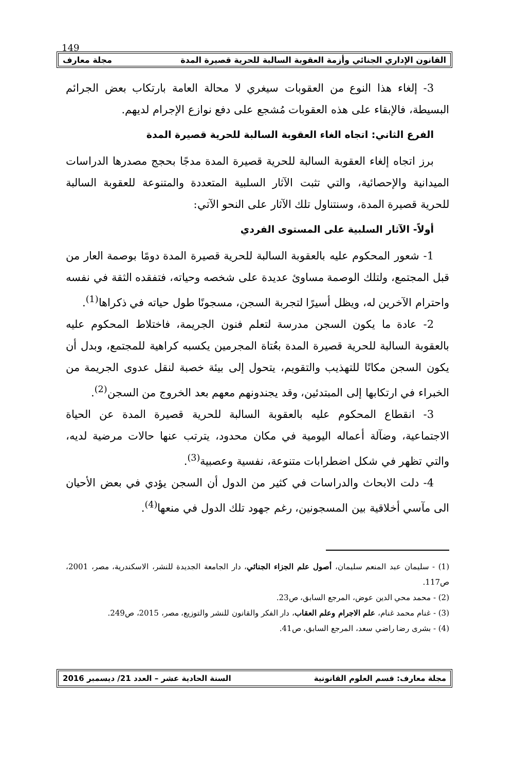149
القانون الإداري الجنائي وأزمة العقوبة السالبة للحرية قصيرة المدة مجلة معارف
3- إلغاء هذا النوع من العقوبات سيغري لا محالة العامة بارتكاب بعض الجرائم البسيطة، فالإبقاء على هذه العقوبات مُشجع على دفع نوازع الإجرام لديهم.
الفرع الثاني: اتجاه الغاء العقوبة السالبة للحرية قصيرة المدة
برز اتجاه إلغاء العقوبة السالبة للحرية قصيرة المدة مدجًا بحجج مصدرها الدراسات الميدانية والإحصائية، والتي تثبت الآثار السلبية المتعددة والمتنوعة للعقوبة السالبة للحرية قصيرة المدة، وسنتناول تلك الآثار على النحو الآتي:
أولاً- الآثار السلبية على المستوى الفردي
1- شعور المحكوم عليه بالعقوبة السالبة للحرية قصيرة المدة دومًا بوصمة العار من قبل المجتمع، ولتلك الوصمة مساوئ عديدة على شخصه وحياته، فتفقده الثقة في نفسه واحترام الآخرين له، ويظل أسيرًا لتجربة السجن، مسجونًا طول حياته في ذكراها<sup>(1)</sup>.
2- عادة ما يكون السجن مدرسة لتعلم فنون الجريمة، فاختلاط المحكوم عليه بالعقوبة السالبة للحرية قصيرة المدة بعُتاة المجرمين يكسبه كراهية للمجتمع، وبدل أن يكون السجن مكانًا للتهذيب والتقويم، يتحول إلى بيئة خصبة لنقل عدوى الجريمة من الخبراء في ارتكابها إلى المبتدئين، وقد يجندونهم معهم بعد الخروج من السجن<sup>(2)</sup>.
3- انقطاع المحكوم عليه بالعقوبة السالبة للحرية قصيرة المدة عن الحياة الاجتماعية، وضآلة أعماله اليومية في مكان محدود، يترتب عنها حالات مرضية لديه، والتي تظهر في شكل اضطرابات متنوعة، نفسية وعصبية<sup>(3)</sup>.
4- دلت الابحاث والدراسات في كثير من الدول أن السجن يؤدي في بعض الأحيان الى مآسي أخلاقية بين المسجونين، رغم جهود تلك الدول في منعها<sup>(4)</sup>.
(1) - سليمان عبد المنعم سليمان، أصول علم الجزاء الجنائي، دار الجامعة الجديدة للنشر، الاسكندرية، مصر، 2001، ص117.
(2) - محمد محي الدين عوض، المرجع السابق، ص23.
(3) - غنام محمد غنام، علم الاجرام وعلم العقاب، دار الفكر والقانون للنشر والتوزيع، مصر، 2015، ص249.
(4) - بشرى رضا راضي سعد، المرجع السابق، ص41.
مجلة معارف: قسم العلوم القانونية السنة الحادية عشر – العدد 21/ ديسمبر 2016